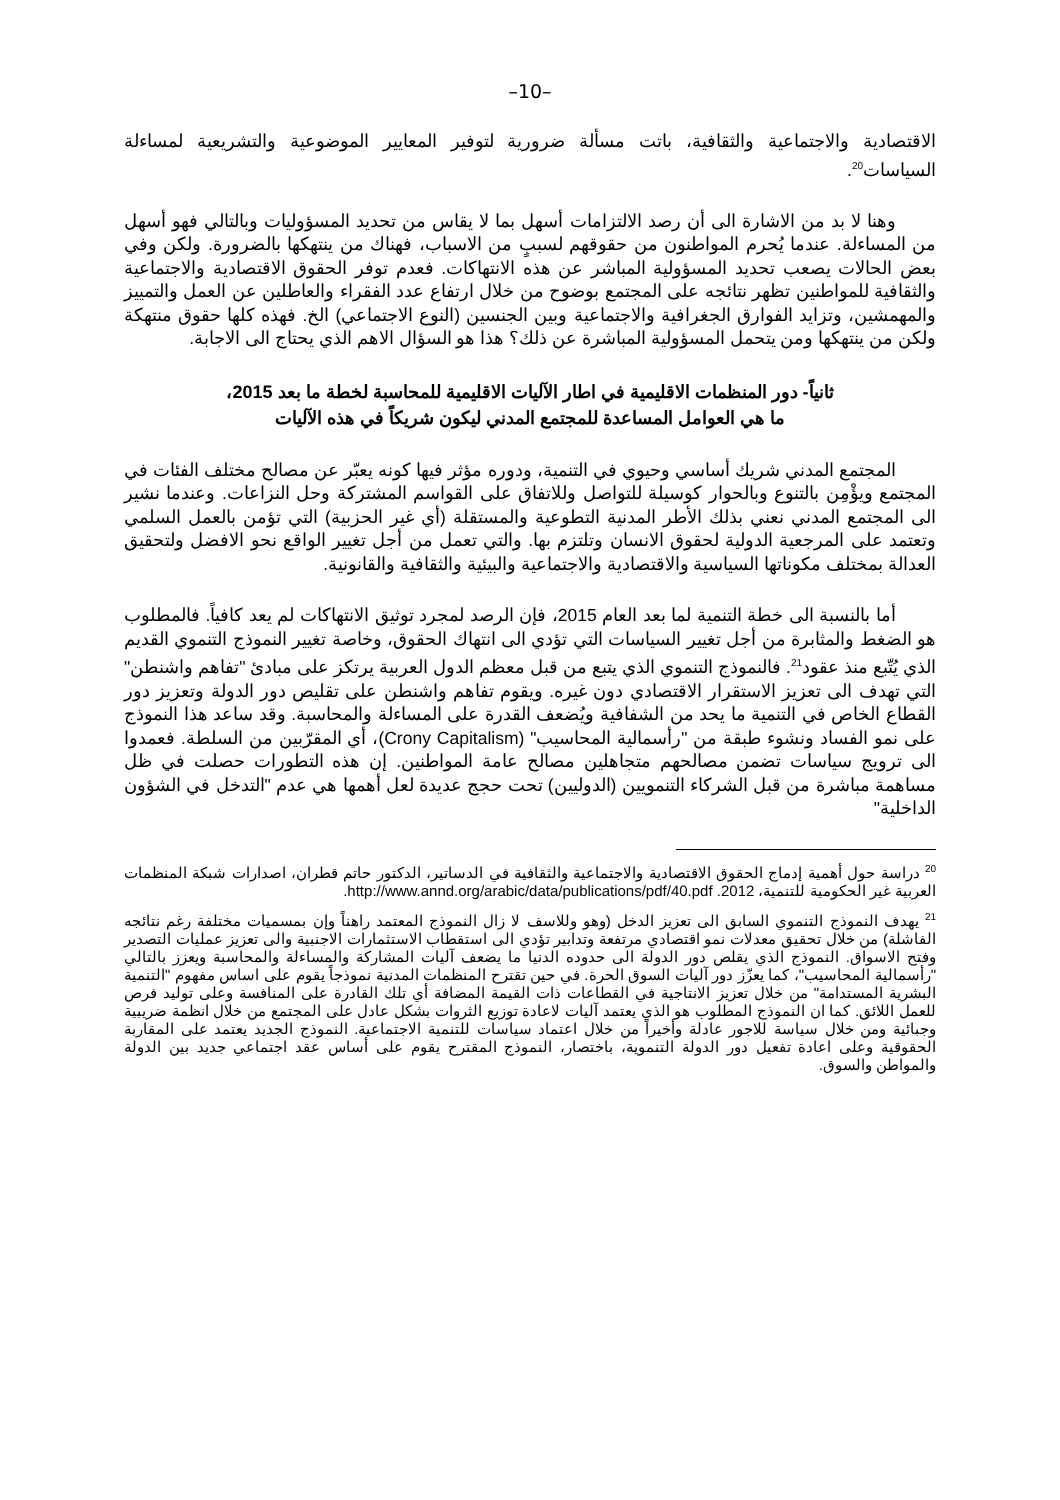–10–
الاقتصادية والاجتماعية والثقافية، باتت مسألة ضرورية لتوفير المعايير الموضوعية والتشريعية لمساءلة السياسات<sup>20</sup>.
وهنا لا بد من الاشارة الى أن رصد الالتزامات أسهل بما لا يقاس من تحديد المسؤوليات وبالتالي فهو أسهل من المساءلة. عندما يُحرم المواطنون من حقوقهم لسببٍ من الاسباب، فهناك من ينتهكها بالضرورة. ولكن وفي بعض الحالات يصعب تحديد المسؤولية المباشر عن هذه الانتهاكات. فعدم توفر الحقوق الاقتصادية والاجتماعية والثقافية للمواطنين تظهر نتائجه على المجتمع بوضوح من خلال ارتفاع عدد الفقراء والعاطلين عن العمل والتمييز والمهمشين، وتزايد الفوارق الجغرافية والاجتماعية وبين الجنسين (النوع الاجتماعي) الخ. فهذه كلها حقوق منتهكة ولكن من ينتهكها ومن يتحمل المسؤولية المباشرة عن ذلك؟ هذا هو السؤال الاهم الذي يحتاج الى الاجابة.
ثانياً- دور المنظمات الاقليمية في اطار الآليات الاقليمية للمحاسبة لخطة ما بعد 2015،
ما هي العوامل المساعدة للمجتمع المدني ليكون شريكاً في هذه الآليات
المجتمع المدني شريك أساسي وحيوي في التنمية، ودوره مؤثر فيها كونه يعبّر عن مصالح مختلف الفئات في المجتمع ويؤْمِن بالتنوع وبالحوار كوسيلة للتواصل وللاتفاق على القواسم المشتركة وحل النزاعات. وعندما نشير الى المجتمع المدني نعني بذلك الأطر المدنية التطوعية والمستقلة (أي غير الحزبية) التي تؤمن بالعمل السلمي وتعتمد على المرجعية الدولية لحقوق الانسان وتلتزم بها. والتي تعمل من أجل تغيير الواقع نحو الافضل ولتحقيق العدالة بمختلف مكوناتها السياسية والاقتصادية والاجتماعية والبيئية والثقافية والقانونية.
أما بالنسبة الى خطة التنمية لما بعد العام 2015، فإن الرصد لمجرد توثيق الانتهاكات لم يعد كافياً. فالمطلوب هو الضغط والمثابرة من أجل تغيير السياسات التي تؤدي الى انتهاك الحقوق، وخاصة تغيير النموذج التنموي القديم الذي يُتّبع منذ عقود<sup>21</sup>. فالنموذج التنموي الذي يتبع من قبل معظم الدول العربية يرتكز على مبادئ "تفاهم واشنطن" التي تهدف الى تعزيز الاستقرار الاقتصادي دون غيره. ويقوم تفاهم واشنطن على تقليص دور الدولة وتعزيز دور القطاع الخاص في التنمية ما يحد من الشفافية ويُضعف القدرة على المساءلة والمحاسبة. وقد ساعد هذا النموذج على نمو الفساد ونشوء طبقة من "رأسمالية المحاسيب" (Crony Capitalism)، أي المقرّبين من السلطة. فعمدوا الى ترويج سياسات تضمن مصالحهم متجاهلين مصالح عامة المواطنين. إن هذه التطورات حصلت في ظل مساهمة مباشرة من قبل الشركاء التنمويين (الدوليين) تحت حجج عديدة لعل أهمها هي عدم "التدخل في الشؤون الداخلية"
<sup>20</sup> دراسة حول أهمية إدماج الحقوق الاقتصادية والاجتماعية والثقافية في الدساتير، الدكتور حاتم قطران، اصدارات شبكة المنظمات العربية غير الحكومية للتنمية، 2012. http://www.annd.org/arabic/data/publications/pdf/40.pdf.
<sup>21</sup> يهدف النموذج التنموي السابق الى تعزيز الدخل (وهو وللاسف لا زال النموذج المعتمد راهناً وإن بمسميات مختلفة رغم نتائجه الفاشلة) من خلال تحقيق معدلات نمو اقتصادي مرتفعة وتدابير تؤدي الى استقطاب الاستثمارات الاجنبية والى تعزيز عمليات التصدير وفتح الاسواق. النموذج الذي يقلص دور الدولة الى حدوده الدنيا ما يضعف آليات المشاركة والمساءلة والمحاسبة ويعزز بالتالي "رأسمالية المحاسيب"، كما يعزّز دور آليات السوق الحرة. في حين تقترح المنظمات المدنية نموذجاً يقوم على اساس مفهوم "التنمية البشرية المستدامة" من خلال تعزيز الانتاجية في القطاعات ذات القيمة المضافة أي تلك القادرة على المنافسة وعلى توليد فرص للعمل اللائق. كما ان النموذج المطلوب هو الذي يعتمد آليات لاعادة توزيع الثروات بشكل عادل على المجتمع من خلال انظمة ضريبية وجبائية ومن خلال سياسة للاجور عادلة وأخيراً من خلال اعتماد سياسات للتنمية الاجتماعية. النموذج الجديد يعتمد على المقاربة الحقوقية وعلى اعادة تفعيل دور الدولة التنموية، باختصار، النموذج المقترح يقوم على أساس عقد اجتماعي جديد بين الدولة والمواطن والسوق.